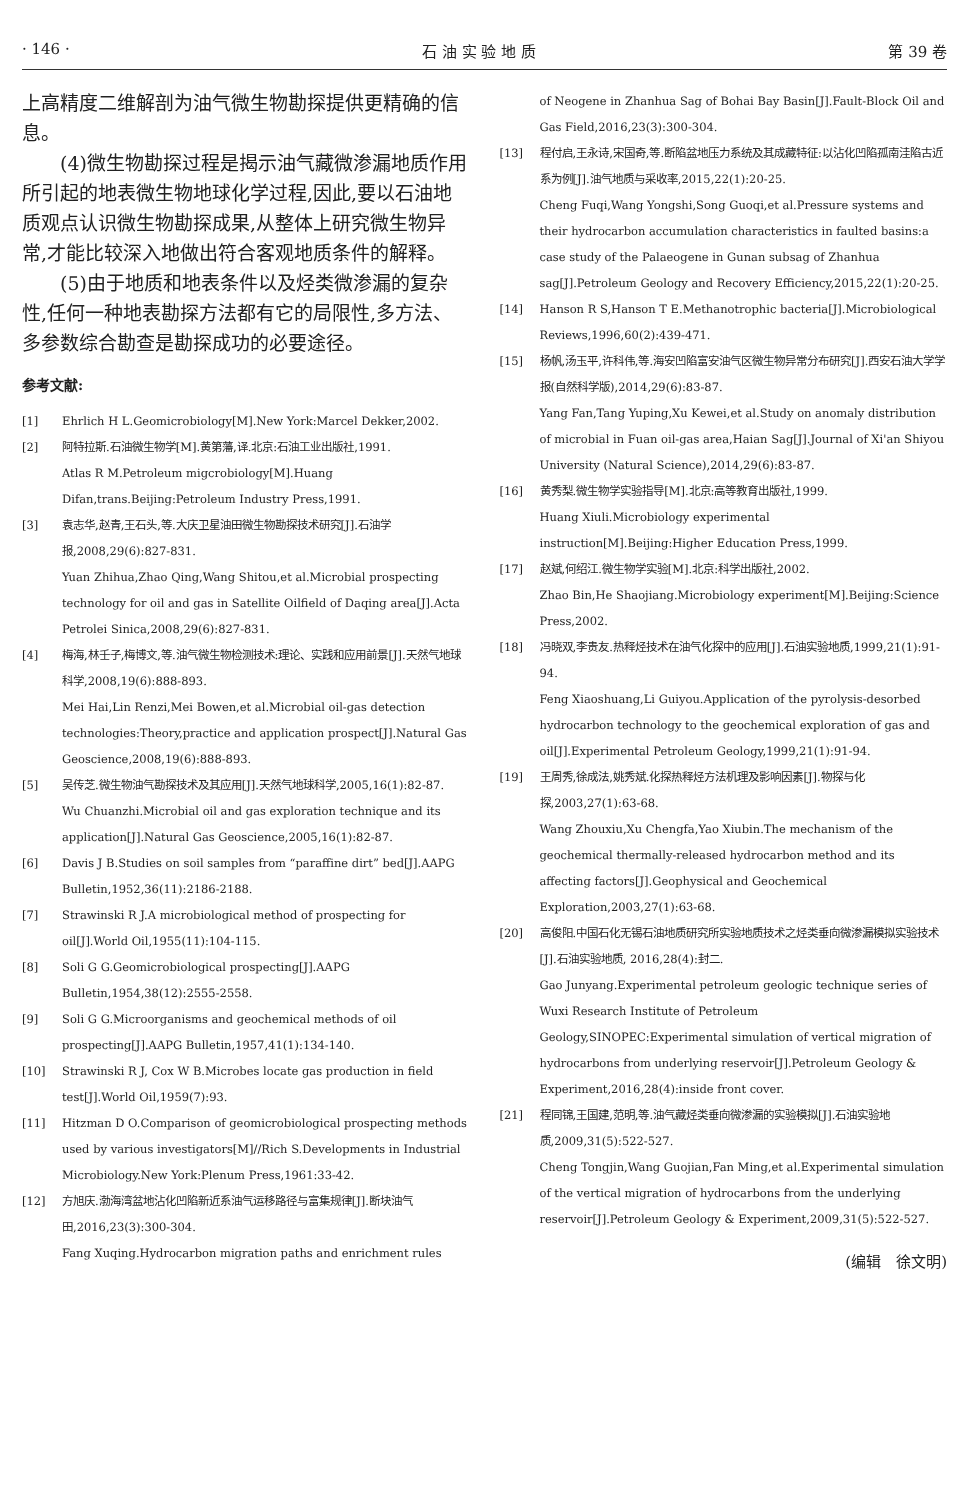· 146 · 石 油 实 验 地 质 第 39 卷
上高精度二维解剖为油气微生物勘探提供更精确的信息。
(4)微生物勘探过程是揭示油气藏微渗漏地质作用所引起的地表微生物地球化学过程,因此,要以石油地质观点认识微生物勘探成果,从整体上研究微生物异常,才能比较深入地做出符合客观地质条件的解释。
(5)由于地质和地表条件以及烃类微渗漏的复杂性,任何一种地表勘探方法都有它的局限性,多方法、多参数综合勘查是勘探成功的必要途径。
参考文献:
[1] Ehrlich H L.Geomicrobiology[M].New York:Marcel Dekker,2002.
[2] 阿特拉斯.石油微生物学[M].黄第藩,译.北京:石油工业出版社,1991.
Atlas R M.Petroleum migcrobiology[M].Huang Difan,trans.Beijing:Petroleum Industry Press,1991.
[3] 袁志华,赵青,王石头,等.大庆卫星油田微生物勘探技术研究[J].石油学报,2008,29(6):827-831.
Yuan Zhihua,Zhao Qing,Wang Shitou,et al.Microbial prospecting technology for oil and gas in Satellite Oilfield of Daqing area[J].Acta Petrolei Sinica,2008,29(6):827-831.
[4] 梅海,林壬子,梅博文,等.油气微生物检测技术:理论、实践和应用前景[J].天然气地球科学,2008,19(6):888-893.
Mei Hai,Lin Renzi,Mei Bowen,et al.Microbial oil-gas detection technologies:Theory,practice and application prospect[J].Natural Gas Geoscience,2008,19(6):888-893.
[5] 吴传芝.微生物油气勘探技术及其应用[J].天然气地球科学,2005,16(1):82-87.
Wu Chuanzhi.Microbial oil and gas exploration technique and its application[J].Natural Gas Geoscience,2005,16(1):82-87.
[6] Davis J B.Studies on soil samples from “paraffine dirt” bed[J].AAPG Bulletin,1952,36(11):2186-2188.
[7] Strawinski R J.A microbiological method of prospecting for oil[J].World Oil,1955(11):104-115.
[8] Soli G G.Geomicrobiological prospecting[J].AAPG Bulletin,1954,38(12):2555-2558.
[9] Soli G G.Microorganisms and geochemical methods of oil prospecting[J].AAPG Bulletin,1957,41(1):134-140.
[10] Strawinski R J, Cox W B.Microbes locate gas production in field test[J].World Oil,1959(7):93.
[11] Hitzman D O.Comparison of geomicrobiological prospecting methods used by various investigators[M]//Rich S.Developments in Industrial Microbiology.New York:Plenum Press,1961:33-42.
[12] 方旭庆.渤海湾盆地沾化凹陷新近系油气运移路径与富集规律[J].断块油气田,2016,23(3):300-304.
Fang Xuqing.Hydrocarbon migration paths and enrichment rules
of Neogene in Zhanhua Sag of Bohai Bay Basin[J].Fault-Block Oil and Gas Field,2016,23(3):300-304.
[13] 程付启,王永诗,宋国奇,等.断陷盆地压力系统及其成藏特征:以沾化凹陷孤南洼陷古近系为例[J].油气地质与采收率,2015,22(1):20-25.
Cheng Fuqi,Wang Yongshi,Song Guoqi,et al.Pressure systems and their hydrocarbon accumulation characteristics in faulted basins:a case study of the Palaeogene in Gunan subsag of Zhanhua sag[J].Petroleum Geology and Recovery Efficiency,2015,22(1):20-25.
[14] Hanson R S,Hanson T E.Methanotrophic bacteria[J].Microbiological Reviews,1996,60(2):439-471.
[15] 杨帆,汤玉平,许科伟,等.海安凹陷富安油气区微生物异常分布研究[J].西安石油大学学报(自然科学版),2014,29(6):83-87.
Yang Fan,Tang Yuping,Xu Kewei,et al.Study on anomaly distribution of microbial in Fuan oil-gas area,Haian Sag[J].Journal of Xi'an Shiyou University (Natural Science),2014,29(6):83-87.
[16] 黄秀梨.微生物学实验指导[M].北京:高等教育出版社,1999.
Huang Xiuli.Microbiology experimental instruction[M].Beijing:Higher Education Press,1999.
[17] 赵斌,何绍江.微生物学实验[M].北京:科学出版社,2002.
Zhao Bin,He Shaojiang.Microbiology experiment[M].Beijing:Science Press,2002.
[18] 冯晓双,李贵友.热释烃技术在油气化探中的应用[J].石油实验地质,1999,21(1):91-94.
Feng Xiaoshuang,Li Guiyou.Application of the pyrolysis-desorbed hydrocarbon technology to the geochemical exploration of gas and oil[J].Experimental Petroleum Geology,1999,21(1):91-94.
[19] 王周秀,徐成法,姚秀斌.化探热释烃方法机理及影响因素[J].物探与化探,2003,27(1):63-68.
Wang Zhouxiu,Xu Chengfa,Yao Xiubin.The mechanism of the geochemical thermally-released hydrocarbon method and its affecting factors[J].Geophysical and Geochemical Exploration,2003,27(1):63-68.
[20] 高俊阳.中国石化无锡石油地质研究所实验地质技术之烃类垂向微渗漏模拟实验技术[J].石油实验地质, 2016,28(4):封二.
Gao Junyang.Experimental petroleum geologic technique series of Wuxi Research Institute of Petroleum Geology,SINOPEC:Experimental simulation of vertical migration of hydrocarbons from underlying reservoir[J].Petroleum Geology & Experiment,2016,28(4):inside front cover.
[21] 程同锦,王国建,范明,等.油气藏烃类垂向微渗漏的实验模拟[J].石油实验地质,2009,31(5):522-527.
Cheng Tongjin,Wang Guojian,Fan Ming,et al.Experimental simulation of the vertical migration of hydrocarbons from the underlying reservoir[J].Petroleum Geology & Experiment,2009,31(5):522-527.
(编辑　徐文明)